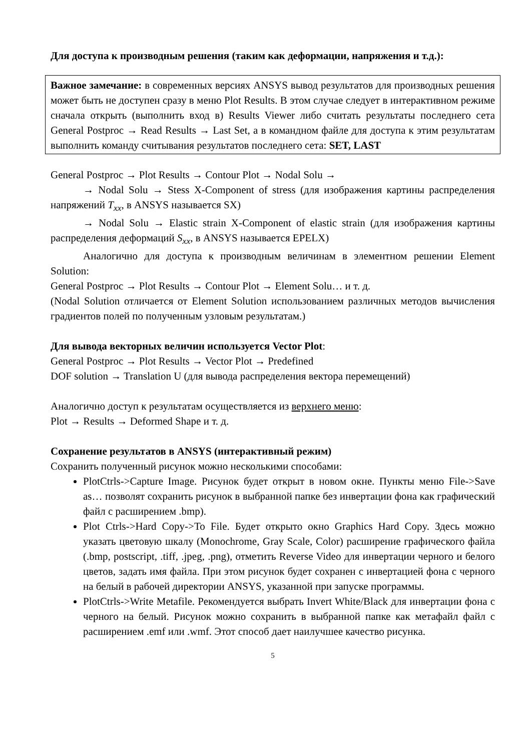Для доступа к производным решения (таким как деформации, напряжения и т.д.):
Важное замечание: в современных версиях ANSYS вывод результатов для производных решения может быть не доступен сразу в меню Plot Results. В этом случае следует в интерактивном режиме сначала открыть (выполнить вход в) Results Viewer либо считать результаты последнего сета General Postproc → Read Results → Last Set, а в командном файле для доступа к этим результатам выполнить команду считывания результатов последнего сета: SET, LAST
General Postproc → Plot Results → Contour Plot → Nodal Solu →
→ Nodal Solu → Stess X-Component of stress (для изображения картины распределения напряжений T<sub>xx</sub>, в ANSYS называется SX)
→ Nodal Solu → Elastic strain X-Component of elastic strain (для изображения картины распределения деформаций S<sub>xx</sub>, в ANSYS называется EPELX)
Аналогично для доступа к производным величинам в элементном решении Element Solution:
General Postproc → Plot Results → Contour Plot → Element Solu… и т. д.
(Nodal Solution отличается от Element Solution использованием различных методов вычисления градиентов полей по полученным узловым результатам.)
Для вывода векторных величин используется Vector Plot:
General Postproc → Plot Results → Vector Plot → Predefined
DOF solution → Translation U (для вывода распределения вектора перемещений)
Аналогично доступ к результатам осуществляется из верхнего меню:
Plot → Results → Deformed Shape и т. д.
Сохранение результатов в ANSYS (интерактивный режим)
Сохранить полученный рисунок можно несколькими способами:
PlotCtrls->Capture Image. Рисунок будет открыт в новом окне. Пункты меню File->Save as… позволят сохранить рисунок в выбранной папке без инвертации фона как графический файл с расширением .bmp).
Plot Ctrls->Hard Copy->To File. Будет открыто окно Graphics Hard Copy. Здесь можно указать цветовую шкалу (Monochrome, Gray Scale, Color) расширение графического файла (.bmp, postscript, .tiff, .jpeg, .png), отметить Reverse Video для инвертации черного и белого цветов, задать имя файла. При этом рисунок будет сохранен с инвертацией фона с черного на белый в рабочей директории ANSYS, указанной при запуске программы.
PlotCtrls->Write Metafile. Рекомендуется выбрать Invert White/Black для инвертации фона с черного на белый. Рисунок можно сохранить в выбранной папке как метафайл файл с расширением .emf или .wmf. Этот способ дает наилучшее качество рисунка.
5